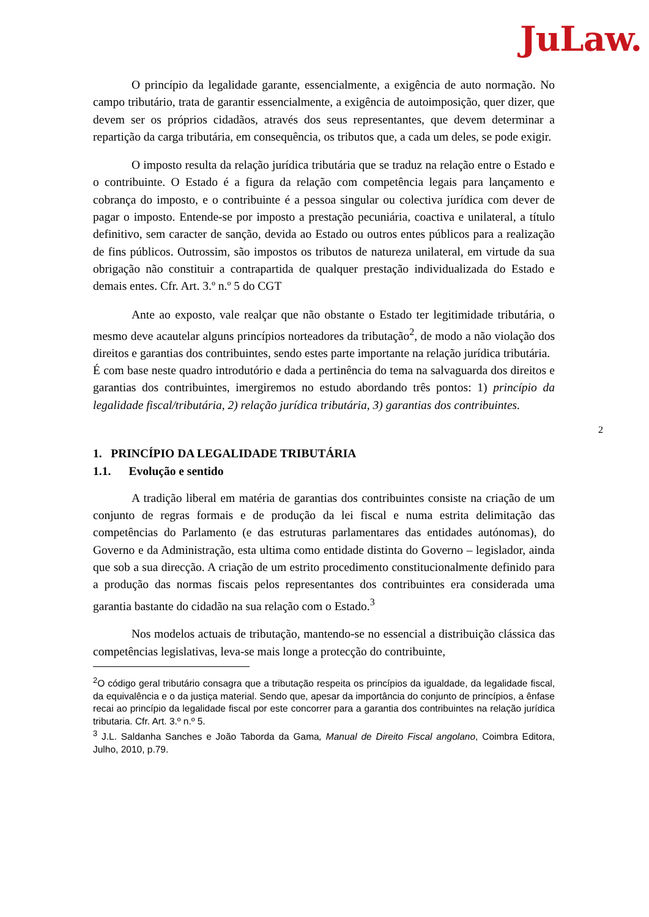JuLaw.
2
O princípio da legalidade garante, essencialmente, a exigência de auto normação. No campo tributário, trata de garantir essencialmente, a exigência de autoimposição, quer dizer, que devem ser os próprios cidadãos, através dos seus representantes, que devem determinar a repartição da carga tributária, em consequência, os tributos que, a cada um deles, se pode exigir.
O imposto resulta da relação jurídica tributária que se traduz na relação entre o Estado e o contribuinte. O Estado é a figura da relação com competência legais para lançamento e cobrança do imposto, e o contribuinte é a pessoa singular ou colectiva jurídica com dever de pagar o imposto. Entende-se por imposto a prestação pecuniária, coactiva e unilateral, a título definitivo, sem caracter de sanção, devida ao Estado ou outros entes públicos para a realização de fins públicos. Outrossim, são impostos os tributos de natureza unilateral, em virtude da sua obrigação não constituir a contrapartida de qualquer prestação individualizada do Estado e demais entes. Cfr. Art. 3.º n.º 5 do CGT
Ante ao exposto, vale realçar que não obstante o Estado ter legitimidade tributária, o mesmo deve acautelar alguns princípios norteadores da tributação<sup>2</sup>, de modo a não violação dos direitos e garantias dos contribuintes, sendo estes parte importante na relação jurídica tributária.
É com base neste quadro introdutório e dada a pertinência do tema na salvaguarda dos direitos e garantias dos contribuintes, imergiremos no estudo abordando três pontos: 1) princípio da legalidade fiscal/tributária, 2) relação jurídica tributária, 3) garantias dos contribuintes.
1. PRINCÍPIO DA LEGALIDADE TRIBUTÁRIA
1.1. Evolução e sentido
A tradição liberal em matéria de garantias dos contribuintes consiste na criação de um conjunto de regras formais e de produção da lei fiscal e numa estrita delimitação das competências do Parlamento (e das estruturas parlamentares das entidades autónomas), do Governo e da Administração, esta ultima como entidade distinta do Governo – legislador, ainda que sob a sua direcção. A criação de um estrito procedimento constitucionalmente definido para a produção das normas fiscais pelos representantes dos contribuintes era considerada uma garantia bastante do cidadão na sua relação com o Estado.<sup>3</sup>
Nos modelos actuais de tributação, mantendo-se no essencial a distribuição clássica das competências legislativas, leva-se mais longe a protecção do contribuinte,
<sup>2</sup> O código geral tributário consagra que a tributação respeita os princípios da igualdade, da legalidade fiscal, da equivalência e o da justiça material. Sendo que, apesar da importância do conjunto de princípios, a ênfase recai ao princípio da legalidade fiscal por este concorrer para a garantia dos contribuintes na relação jurídica tributaria. Cfr. Art. 3.º n.º 5.
<sup>3</sup> J.L. Saldanha Sanches e João Taborda da Gama, Manual de Direito Fiscal angolano, Coimbra Editora, Julho, 2010, p.79.